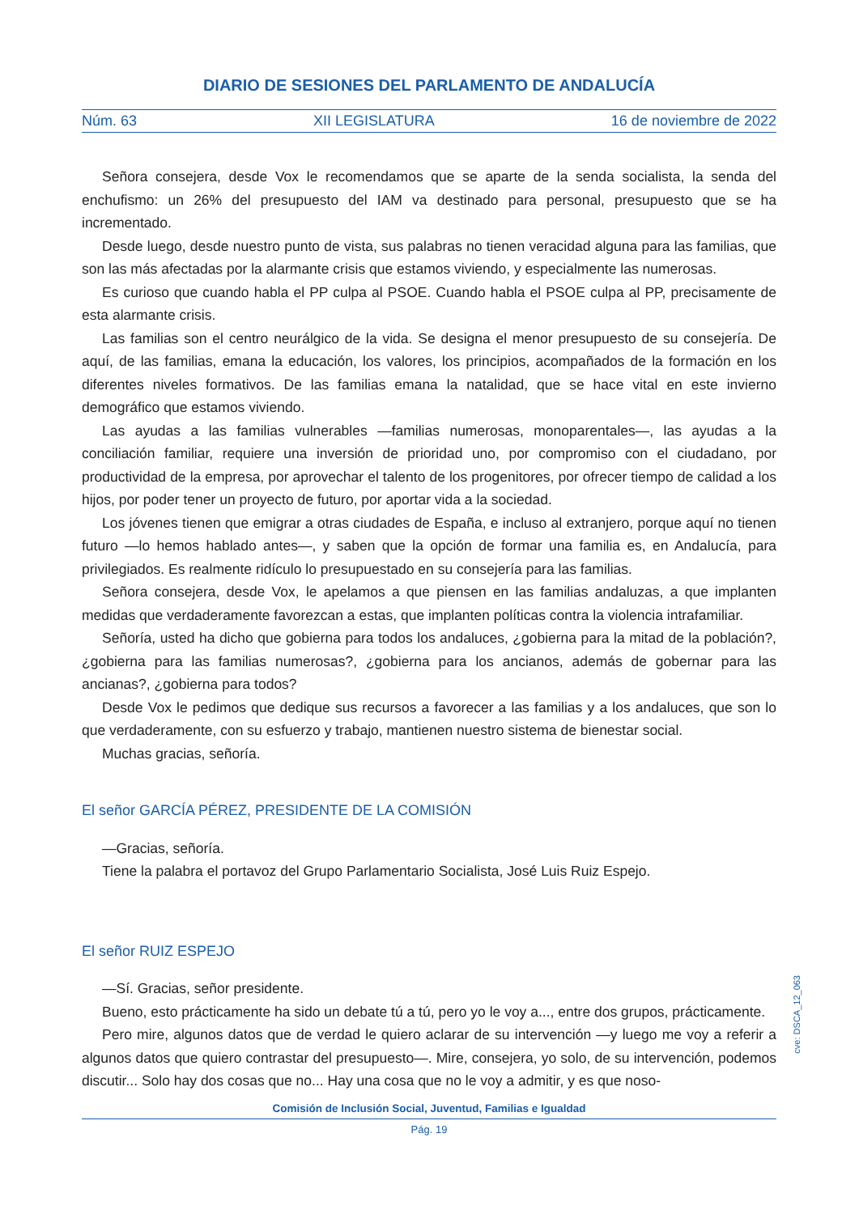DIARIO DE SESIONES DEL PARLAMENTO DE ANDALUCÍA
Núm. 63 XII LEGISLATURA 16 de noviembre de 2022
Señora consejera, desde Vox le recomendamos que se aparte de la senda socialista, la senda del enchufismo: un 26% del presupuesto del IAM va destinado para personal, presupuesto que se ha incrementado.
Desde luego, desde nuestro punto de vista, sus palabras no tienen veracidad alguna para las familias, que son las más afectadas por la alarmante crisis que estamos viviendo, y especialmente las numerosas.
Es curioso que cuando habla el PP culpa al PSOE. Cuando habla el PSOE culpa al PP, precisamente de esta alarmante crisis.
Las familias son el centro neurálgico de la vida. Se designa el menor presupuesto de su consejería. De aquí, de las familias, emana la educación, los valores, los principios, acompañados de la formación en los diferentes niveles formativos. De las familias emana la natalidad, que se hace vital en este invierno demográfico que estamos viviendo.
Las ayudas a las familias vulnerables —familias numerosas, monoparentales—, las ayudas a la conciliación familiar, requiere una inversión de prioridad uno, por compromiso con el ciudadano, por productividad de la empresa, por aprovechar el talento de los progenitores, por ofrecer tiempo de calidad a los hijos, por poder tener un proyecto de futuro, por aportar vida a la sociedad.
Los jóvenes tienen que emigrar a otras ciudades de España, e incluso al extranjero, porque aquí no tienen futuro —lo hemos hablado antes—, y saben que la opción de formar una familia es, en Andalucía, para privilegiados. Es realmente ridículo lo presupuestado en su consejería para las familias.
Señora consejera, desde Vox, le apelamos a que piensen en las familias andaluzas, a que implanten medidas que verdaderamente favorezcan a estas, que implanten políticas contra la violencia intrafamiliar.
Señoría, usted ha dicho que gobierna para todos los andaluces, ¿gobierna para la mitad de la población?, ¿gobierna para las familias numerosas?, ¿gobierna para los ancianos, además de gobernar para las ancianas?, ¿gobierna para todos?
Desde Vox le pedimos que dedique sus recursos a favorecer a las familias y a los andaluces, que son lo que verdaderamente, con su esfuerzo y trabajo, mantienen nuestro sistema de bienestar social.
Muchas gracias, señoría.
El señor GARCÍA PÉREZ, PRESIDENTE DE LA COMISIÓN
—Gracias, señoría.
Tiene la palabra el portavoz del Grupo Parlamentario Socialista, José Luis Ruiz Espejo.
El señor RUIZ ESPEJO
—Sí. Gracias, señor presidente.
Bueno, esto prácticamente ha sido un debate tú a tú, pero yo le voy a..., entre dos grupos, prácticamente.
Pero mire, algunos datos que de verdad le quiero aclarar de su intervención —y luego me voy a referir a algunos datos que quiero contrastar del presupuesto—. Mire, consejera, yo solo, de su intervención, podemos discutir... Solo hay dos cosas que no... Hay una cosa que no le voy a admitir, y es que noso-
Comisión de Inclusión Social, Juventud, Familias e Igualdad
Pág. 19
cve: DSCA_12_063